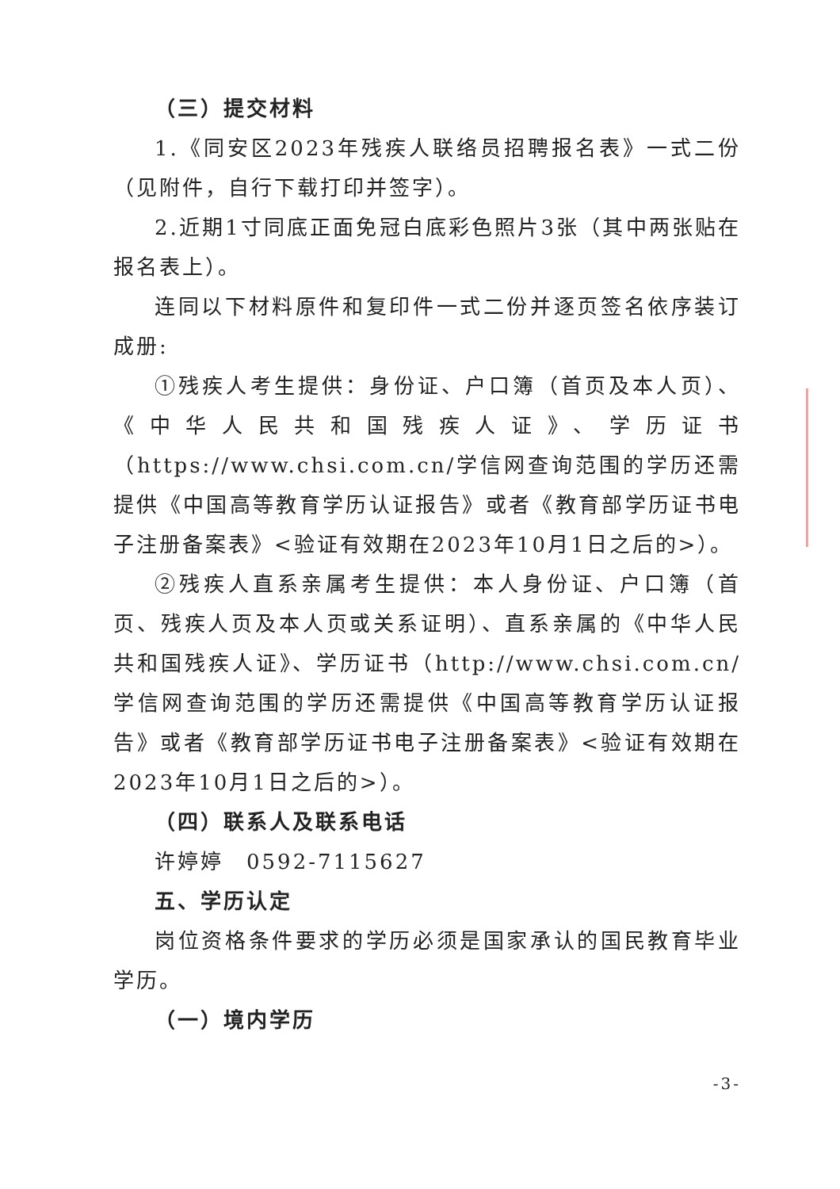（三）提交材料
1.《同安区2023年残疾人联络员招聘报名表》一式二份（见附件，自行下载打印并签字）。
2.近期1寸同底正面免冠白底彩色照片3张（其中两张贴在报名表上）。
连同以下材料原件和复印件一式二份并逐页签名依序装订成册:
①残疾人考生提供：身份证、户口簿（首页及本人页）、《中华人民共和国残疾人证》、学历证书（https://www.chsi.com.cn/学信网查询范围的学历还需提供《中国高等教育学历认证报告》或者《教育部学历证书电子注册备案表》<验证有效期在2023年10月1日之后的>）。
②残疾人直系亲属考生提供：本人身份证、户口簿（首页、残疾人页及本人页或关系证明）、直系亲属的《中华人民共和国残疾人证》、学历证书（http://www.chsi.com.cn/学信网查询范围的学历还需提供《中国高等教育学历认证报告》或者《教育部学历证书电子注册备案表》<验证有效期在2023年10月1日之后的>）。
（四）联系人及联系电话
许婷婷　0592-7115627
五、学历认定
岗位资格条件要求的学历必须是国家承认的国民教育毕业学历。
（一）境内学历
-3-